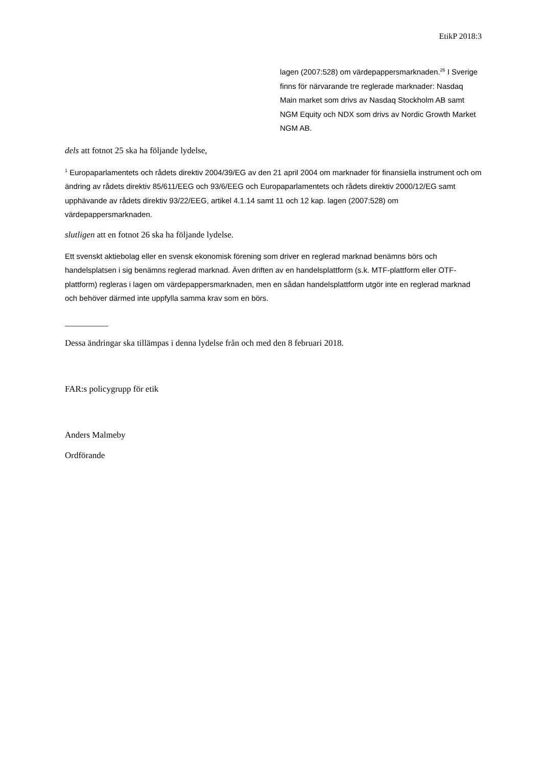EtikP 2018:3
lagen (2007:528) om värdepappersmarknaden.<sup>26</sup> I Sverige finns för närvarande tre reglerade marknader: Nasdaq Main market som drivs av Nasdaq Stockholm AB samt NGM Equity och NDX som drivs av Nordic Growth Market NGM AB.
dels att fotnot 25 ska ha följande lydelse,
<sup>1</sup> Europaparlamentets och rådets direktiv 2004/39/EG av den 21 april 2004 om marknader för finansiella instrument och om ändring av rådets direktiv 85/611/EEG och 93/6/EEG och Europaparlamentets och rådets direktiv 2000/12/EG samt upphävande av rådets direktiv 93/22/EEG, artikel 4.1.14 samt 11 och 12 kap. lagen (2007:528) om värdepappersmarknaden.
slutligen att en fotnot 26 ska ha följande lydelse.
Ett svenskt aktiebolag eller en svensk ekonomisk förening som driver en reglerad marknad benämns börs och handelsplatsen i sig benämns reglerad marknad. Även driften av en handelsplattform (s.k. MTF-plattform eller OTF-plattform) regleras i lagen om värdepappersmarknaden, men en sådan handelsplattform utgör inte en reglerad marknad och behöver därmed inte uppfylla samma krav som en börs.
__________
Dessa ändringar ska tillämpas i denna lydelse från och med den 8 februari 2018.
FAR:s policygrupp för etik
Anders Malmeby
Ordförande